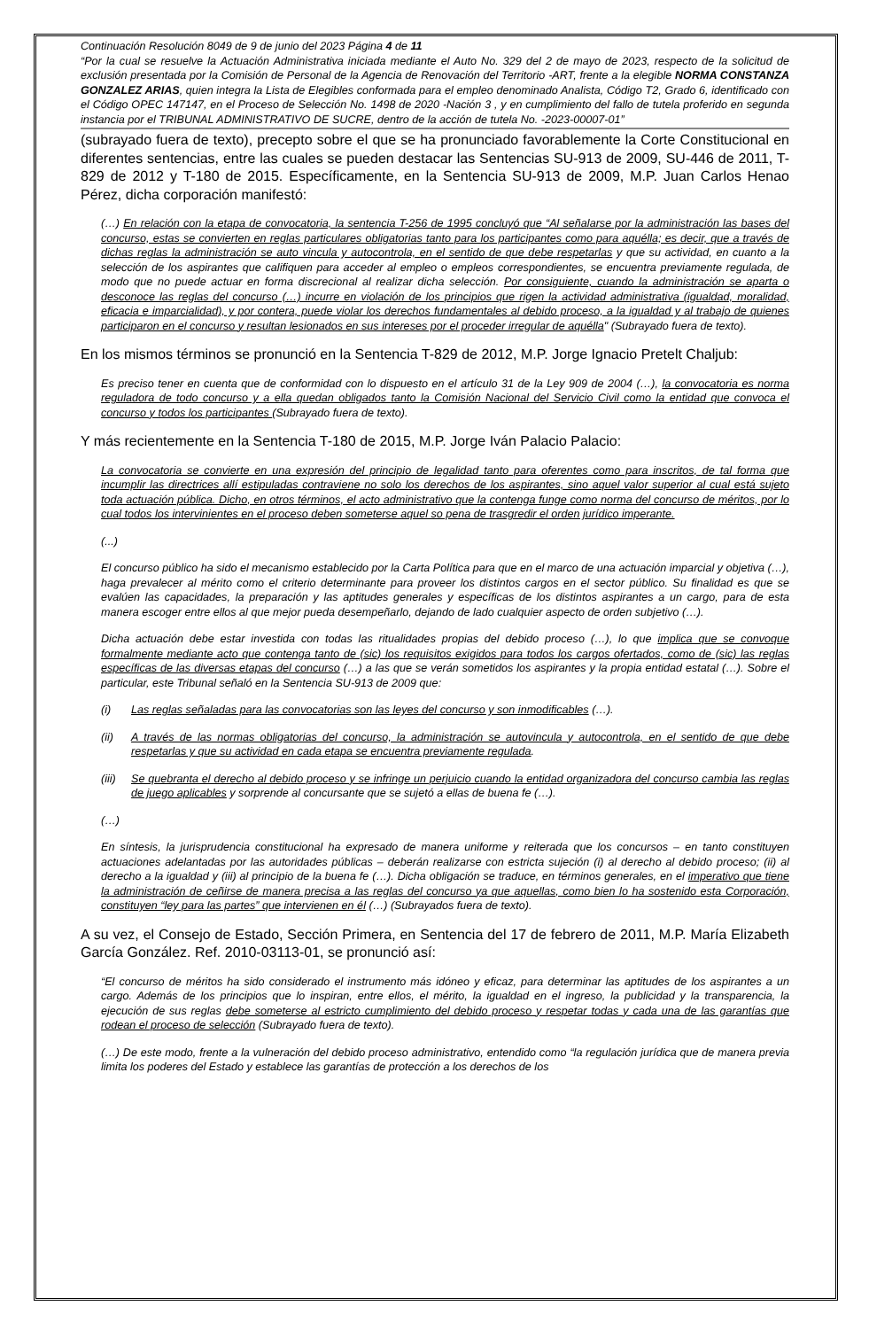Continuación Resolución 8049 de 9 de junio del 2023 Página 4 de 11
“Por la cual se resuelve la Actuación Administrativa iniciada mediante el Auto No. 329 del 2 de mayo de 2023, respecto de la solicitud de exclusión presentada por la Comisión de Personal de la Agencia de Renovación del Territorio -ART, frente a la elegible NORMA CONSTANZA GONZALEZ ARIAS, quien integra la Lista de Elegibles conformada para el empleo denominado Analista, Código T2, Grado 6, identificado con el Código OPEC 147147, en el Proceso de Selección No. 1498 de 2020 -Nación 3 , y en cumplimiento del fallo de tutela proferido en segunda instancia por el TRIBUNAL ADMINISTRATIVO DE SUCRE, dentro de la acción de tutela No. -2023-00007-01”
(subrayado fuera de texto), precepto sobre el que se ha pronunciado favorablemente la Corte Constitucional en diferentes sentencias, entre las cuales se pueden destacar las Sentencias SU-913 de 2009, SU-446 de 2011, T-829 de 2012 y T-180 de 2015. Específicamente, en la Sentencia SU-913 de 2009, M.P. Juan Carlos Henao Pérez, dicha corporación manifestó:
(…) En relación con la etapa de convocatoria, la sentencia T-256 de 1995 concluyó que “Al señalarse por la administración las bases del concurso, estas se convierten en reglas particulares obligatorias tanto para los participantes como para aquélla; es decir, que a través de dichas reglas la administración se auto vincula y autocontrola, en el sentido de que debe respetarlas y que su actividad, en cuanto a la selección de los aspirantes que califiquen para acceder al empleo o empleos correspondientes, se encuentra previamente regulada, de modo que no puede actuar en forma discrecional al realizar dicha selección. Por consiguiente, cuando la administración se aparta o desconoce las reglas del concurso (…) incurre en violación de los principios que rigen la actividad administrativa (igualdad, moralidad, eficacia e imparcialidad), y por contera, puede violar los derechos fundamentales al debido proceso, a la igualdad y al trabajo de quienes participaron en el concurso y resultan lesionados en sus intereses por el proceder irregular de aquélla" (Subrayado fuera de texto).
En los mismos términos se pronunció en la Sentencia T-829 de 2012, M.P. Jorge Ignacio Pretelt Chaljub:
Es preciso tener en cuenta que de conformidad con lo dispuesto en el artículo 31 de la Ley 909 de 2004 (…), la convocatoria es norma reguladora de todo concurso y a ella quedan obligados tanto la Comisión Nacional del Servicio Civil como la entidad que convoca el concurso y todos los participantes (Subrayado fuera de texto).
Y más recientemente en la Sentencia T-180 de 2015, M.P. Jorge Iván Palacio Palacio:
La convocatoria se convierte en una expresión del principio de legalidad tanto para oferentes como para inscritos, de tal forma que incumplir las directrices allí estipuladas contraviene no solo los derechos de los aspirantes, sino aquel valor superior al cual está sujeto toda actuación pública. Dicho, en otros términos, el acto administrativo que la contenga funge como norma del concurso de méritos, por lo cual todos los intervinientes en el proceso deben someterse aquel so pena de trasgredir el orden jurídico imperante.
(...)
El concurso público ha sido el mecanismo establecido por la Carta Política para que en el marco de una actuación imparcial y objetiva (…), haga prevalecer al mérito como el criterio determinante para proveer los distintos cargos en el sector público. Su finalidad es que se evalúen las capacidades, la preparación y las aptitudes generales y específicas de los distintos aspirantes a un cargo, para de esta manera escoger entre ellos al que mejor pueda desempeñarlo, dejando de lado cualquier aspecto de orden subjetivo (…).
Dicha actuación debe estar investida con todas las ritualidades propias del debido proceso (…), lo que implica que se convoque formalmente mediante acto que contenga tanto de (sic) los requisitos exigidos para todos los cargos ofertados, como de (sic) las reglas específicas de las diversas etapas del concurso (…) a las que se verán sometidos los aspirantes y la propia entidad estatal (…). Sobre el particular, este Tribunal señaló en la Sentencia SU-913 de 2009 que:
(i) Las reglas señaladas para las convocatorias son las leyes del concurso y son inmodificables (…).
(ii) A través de las normas obligatorias del concurso, la administración se autovincula y autocontrola, en el sentido de que debe respetarlas y que su actividad en cada etapa se encuentra previamente regulada.
(iii) Se quebranta el derecho al debido proceso y se infringe un perjuicio cuando la entidad organizadora del concurso cambia las reglas de juego aplicables y sorprende al concursante que se sujetó a ellas de buena fe (…).
(…)
En síntesis, la jurisprudencia constitucional ha expresado de manera uniforme y reiterada que los concursos – en tanto constituyen actuaciones adelantadas por las autoridades públicas – deberán realizarse con estricta sujeción (i) al derecho al debido proceso; (ii) al derecho a la igualdad y (iii) al principio de la buena fe (…). Dicha obligación se traduce, en términos generales, en el imperativo que tiene la administración de ceñirse de manera precisa a las reglas del concurso ya que aquellas, como bien lo ha sostenido esta Corporación, constituyen “ley para las partes” que intervienen en él (…) (Subrayados fuera de texto).
A su vez, el Consejo de Estado, Sección Primera, en Sentencia del 17 de febrero de 2011, M.P. María Elizabeth García González. Ref. 2010-03113-01, se pronunció así:
“El concurso de méritos ha sido considerado el instrumento más idóneo y eficaz, para determinar las aptitudes de los aspirantes a un cargo. Además de los principios que lo inspiran, entre ellos, el mérito, la igualdad en el ingreso, la publicidad y la transparencia, la ejecución de sus reglas debe someterse al estricto cumplimiento del debido proceso y respetar todas y cada una de las garantías que rodean el proceso de selección (Subrayado fuera de texto).
(…) De este modo, frente a la vulneración del debido proceso administrativo, entendido como “la regulación jurídica que de manera previa limita los poderes del Estado y establece las garantías de protección a los derechos de los